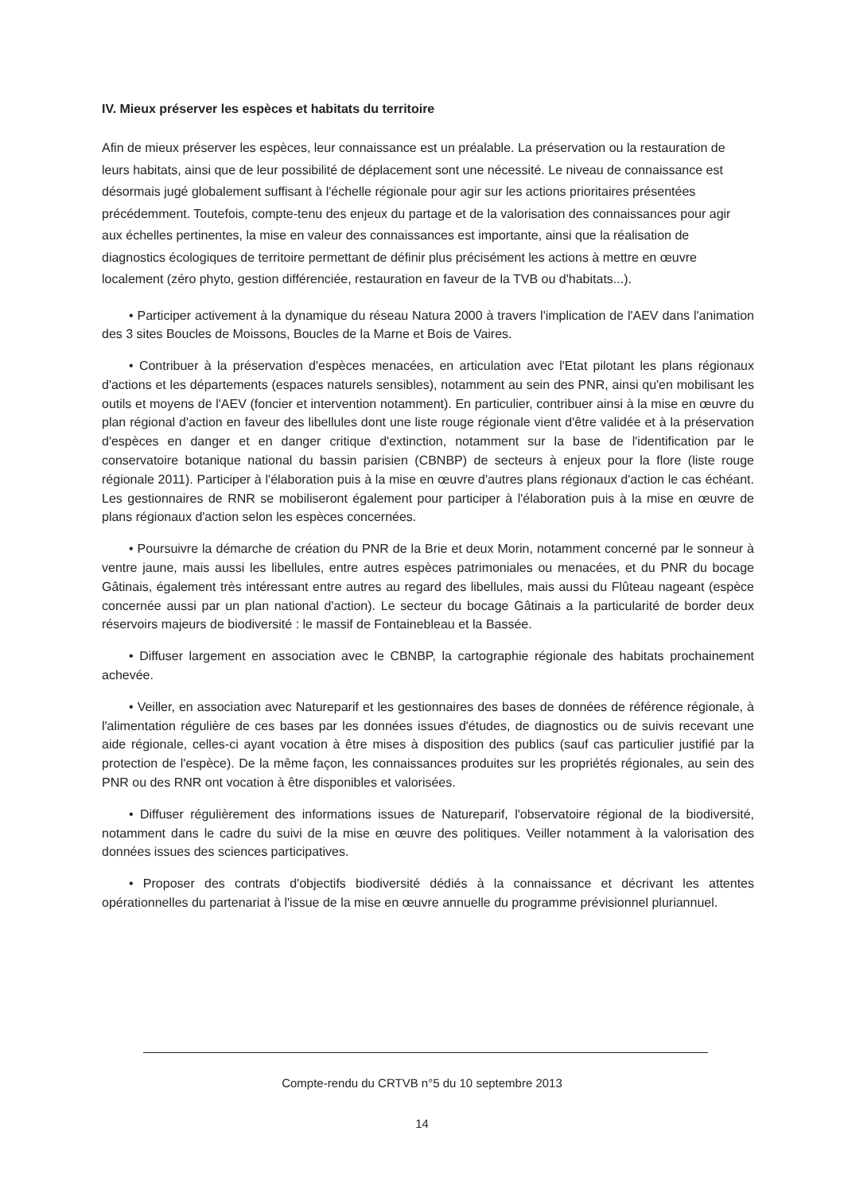IV. Mieux préserver les espèces et habitats du territoire
Afin de mieux préserver les espèces, leur connaissance est un préalable. La préservation ou la restauration de leurs habitats, ainsi que de leur possibilité de déplacement sont une nécessité. Le niveau de connaissance est désormais jugé globalement suffisant à l'échelle régionale pour agir sur les actions prioritaires présentées précédemment. Toutefois, compte-tenu des enjeux du partage et de la valorisation des connaissances pour agir aux échelles pertinentes, la mise en valeur des connaissances est importante, ainsi que la réalisation de diagnostics écologiques de territoire permettant de définir plus précisément les actions à mettre en œuvre localement (zéro phyto, gestion différenciée, restauration en faveur de la TVB ou d'habitats...).
• Participer activement à la dynamique du réseau Natura 2000 à travers l'implication de l'AEV dans l'animation des 3 sites Boucles de Moissons, Boucles de la Marne et Bois de Vaires.
• Contribuer à la préservation d'espèces menacées, en articulation avec l'Etat pilotant les plans régionaux d'actions et les départements (espaces naturels sensibles), notamment au sein des PNR, ainsi qu'en mobilisant les outils et moyens de l'AEV (foncier et intervention notamment). En particulier, contribuer ainsi à la mise en œuvre du plan régional d'action en faveur des libellules dont une liste rouge régionale vient d'être validée et à la préservation d'espèces en danger et en danger critique d'extinction, notamment sur la base de l'identification par le conservatoire botanique national du bassin parisien (CBNBP) de secteurs à enjeux pour la flore (liste rouge régionale 2011). Participer à l'élaboration puis à la mise en œuvre d'autres plans régionaux d'action le cas échéant. Les gestionnaires de RNR se mobiliseront également pour participer à l'élaboration puis à la mise en œuvre de plans régionaux d'action selon les espèces concernées.
• Poursuivre la démarche de création du PNR de la Brie et deux Morin, notamment concerné par le sonneur à ventre jaune, mais aussi les libellules, entre autres espèces patrimoniales ou menacées, et du PNR du bocage Gâtinais, également très intéressant entre autres au regard des libellules, mais aussi du Flûteau nageant (espèce concernée aussi par un plan national d'action). Le secteur du bocage Gâtinais a la particularité de border deux réservoirs majeurs de biodiversité : le massif de Fontainebleau et la Bassée.
• Diffuser largement en association avec le CBNBP, la cartographie régionale des habitats prochainement achevée.
• Veiller, en association avec Natureparif et les gestionnaires des bases de données de référence régionale, à l'alimentation régulière de ces bases par les données issues d'études, de diagnostics ou de suivis recevant une aide régionale, celles-ci ayant vocation à être mises à disposition des publics (sauf cas particulier justifié par la protection de l'espèce). De la même façon, les connaissances produites sur les propriétés régionales, au sein des PNR ou des RNR ont vocation à être disponibles et valorisées.
• Diffuser régulièrement des informations issues de Natureparif, l'observatoire régional de la biodiversité, notamment dans le cadre du suivi de la mise en œuvre des politiques. Veiller notamment à la valorisation des données issues des sciences participatives.
• Proposer des contrats d'objectifs biodiversité dédiés à la connaissance et décrivant les attentes opérationnelles du partenariat à l'issue de la mise en œuvre annuelle du programme prévisionnel pluriannuel.
Compte-rendu du CRTVB n°5 du 10 septembre 2013
14